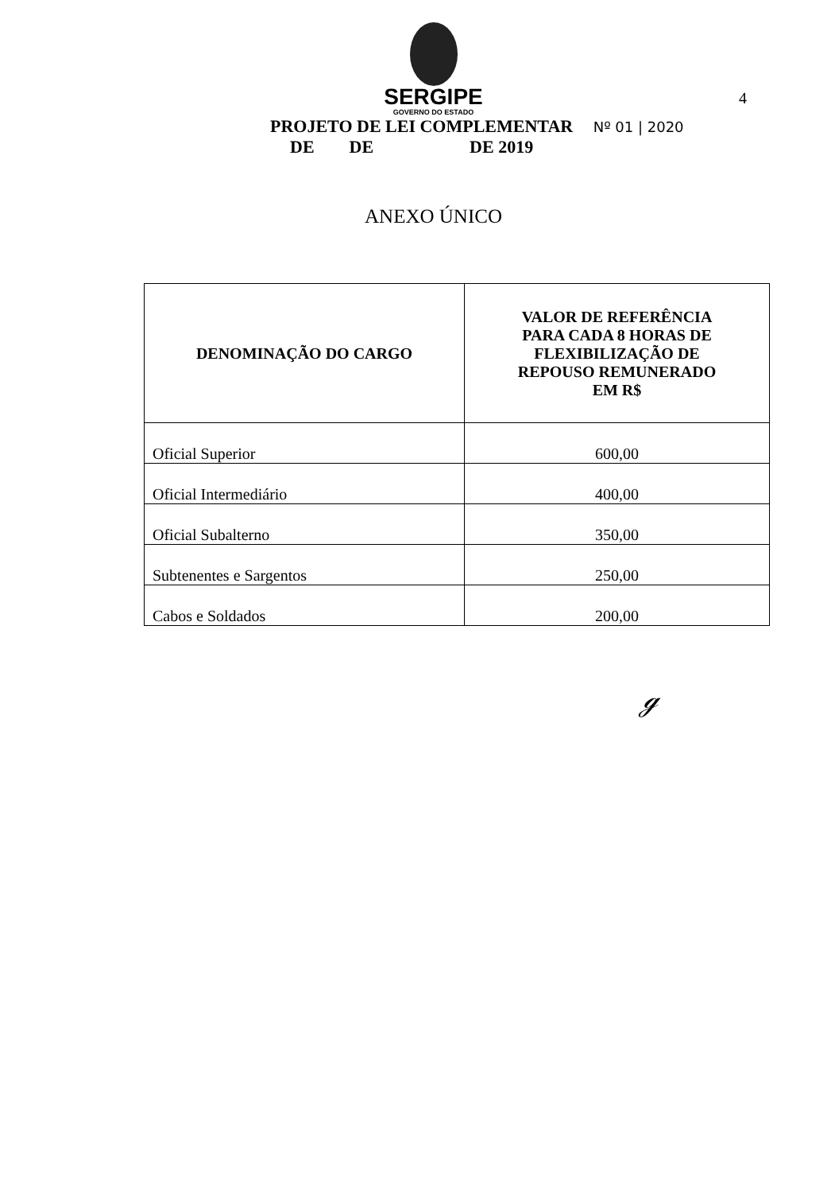SERGIPE
GOVERNO DO ESTADO
4
PROJETO DE LEI COMPLEMENTAR Nº 01 | 2020
DE DE DE 2019
ANEXO ÚNICO
| DENOMINAÇÃO DO CARGO | VALOR DE REFERÊNCIA PARA CADA 8 HORAS DE FLEXIBILIZAÇÃO DE REPOUSO REMUNERADO EM R$ |
| --- | --- |
| Oficial Superior | 600,00 |
| Oficial Intermediário | 400,00 |
| Oficial Subalterno | 350,00 |
| Subtenentes e Sargentos | 250,00 |
| Cabos e Soldados | 200,00 |
ℊ